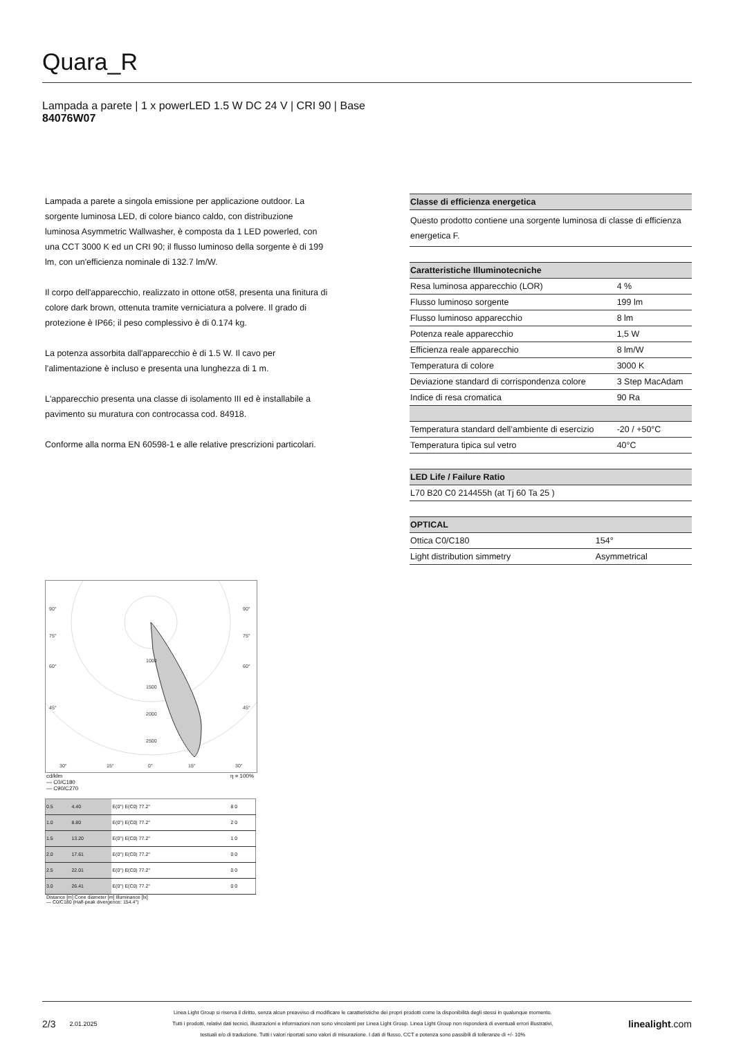Quara_R
Lampada a parete | 1 x powerLED 1.5 W DC 24 V | CRI 90 | Base
84076W07
Lampada a parete a singola emissione per applicazione outdoor. La sorgente luminosa LED, di colore bianco caldo, con distribuzione luminosa Asymmetric Wallwasher, è composta da 1 LED powerled, con una CCT 3000 K ed un CRI 90; il flusso luminoso della sorgente è di 199 lm, con un'efficienza nominale di 132.7 lm/W.
Il corpo dell'apparecchio, realizzato in ottone ot58, presenta una finitura di colore dark brown, ottenuta tramite verniciatura a polvere. Il grado di protezione è IP66; il peso complessivo è di 0.174 kg.
La potenza assorbita dall'apparecchio è di 1.5 W. Il cavo per l'alimentazione è incluso e presenta una lunghezza di 1 m.
L'apparecchio presenta una classe di isolamento III ed è installabile a pavimento su muratura con controcassa cod. 84918.
Conforme alla norma EN 60598-1 e alle relative prescrizioni particolari.
| Classe di efficienza energetica |
| --- |
| Questo prodotto contiene una sorgente luminosa di classe di efficienza energetica F. |
| Caratteristiche Illuminotecniche | |
| --- | --- |
| Resa luminosa apparecchio (LOR) | 4 % |
| Flusso luminoso sorgente | 199 lm |
| Flusso luminoso apparecchio | 8 lm |
| Potenza reale apparecchio | 1,5 W |
| Efficienza reale apparecchio | 8 lm/W |
| Temperatura di colore | 3000 K |
| Deviazione standard di corrispondenza colore | 3 Step MacAdam |
| Indice di resa cromatica | 90 Ra |
| Temperatura standard dell’ambiente di esercizio | -20 / +50°C |
| Temperatura tipica sul vetro | 40°C |
| LED Life / Failure Ratio |
| --- |
| L70 B20 C0 214455h (at Tj 60 Ta 25 ) |
| OPTICAL | |
| --- | --- |
| Ottica C0/C180 | 154° |
| Light distribution simmetry | Asymmetrical |
90°
90°
75°
75°
60°
60°
45°
45°
1000
1500
2000
2500
30°
15°
0°
15°
30°
cd/klm η = 100%
— C0/C180
— C90/C270
| 0.5 | 4.40 | E(0°) E(C0) 77.2° | 8 0 |
| 1.0 | 8.80 | E(0°) E(C0) 77.2° | 2 0 |
| 1.5 | 13.20 | E(0°) E(C0) 77.2° | 1 0 |
| 2.0 | 17.61 | E(0°) E(C0) 77.2° | 0 0 |
| 2.5 | 22.01 | E(0°) E(C0) 77.2° | 0 0 |
| 3.0 | 26.41 | E(0°) E(C0) 77.2° | 0 0 |
Distance [m] Cone diameter [m] Illuminance [lx]
— C0/C180 (Half-peak divergence: 154.4°)
2/3 2.01.2025
Linea Light Group si riserva il diritto, senza alcun preavviso di modificare le caratteristiche dei propri prodotti come la disponibilità degli stessi in qualunque momento.
Tutti i prodotti, relativi dati tecnici, illustrazioni e informazioni non sono vincolanti per Linea Light Group. Linea Light Group non risponderà di eventuali errori illustrativi,
testuali e/o di traduzione. Tutti i valori riportati sono valori di misurazione. I dati di flusso, CCT e potenza sono passibili di tolleranze di +/- 10%
linealight.com